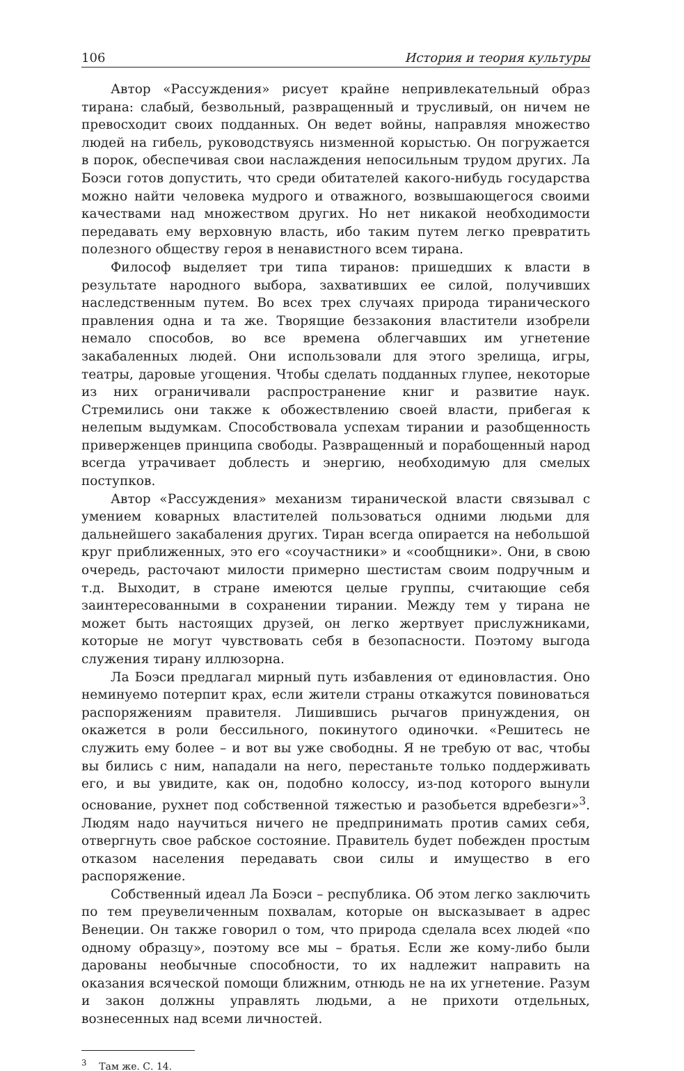106 История и теория культуры
Автор «Рассуждения» рисует крайне непривлекательный образ тирана: слабый, безвольный, развращенный и трусливый, он ничем не превосходит своих подданных. Он ведет войны, направляя множество людей на гибель, руководствуясь низменной корыстью. Он погружается в порок, обеспечивая свои наслаждения непосильным трудом других. Ла Боэси готов допустить, что среди обитателей какого-нибудь государства можно найти человека мудрого и отважного, возвышающегося своими качествами над множеством других. Но нет никакой необходимости передавать ему верховную власть, ибо таким путем легко превратить полезного обществу героя в ненавистного всем тирана.
Философ выделяет три типа тиранов: пришедших к власти в результате народного выбора, захвативших ее силой, получивших наследственным путем. Во всех трех случаях природа тиранического правления одна и та же. Творящие беззакония властители изобрели немало способов, во все времена облегчавших им угнетение закабаленных людей. Они использовали для этого зрелища, игры, театры, даровые угощения. Чтобы сделать подданных глупее, некоторые из них ограничивали распространение книг и развитие наук. Стремились они также к обожествлению своей власти, прибегая к нелепым выдумкам. Способствовала успехам тирании и разобщенность приверженцев принципа свободы. Развращенный и порабощенный народ всегда утрачивает доблесть и энергию, необходимую для смелых поступков.
Автор «Рассуждения» механизм тиранической власти связывал с умением коварных властителей пользоваться одними людьми для дальнейшего закабаления других. Тиран всегда опирается на небольшой круг приближенных, это его «соучастники» и «сообщники». Они, в свою очередь, расточают милости примерно шестистам своим подручным и т.д. Выходит, в стране имеются целые группы, считающие себя заинтересованными в сохранении тирании. Между тем у тирана не может быть настоящих друзей, он легко жертвует прислужниками, которые не могут чувствовать себя в безопасности. Поэтому выгода служения тирану иллюзорна.
Ла Боэси предлагал мирный путь избавления от единовластия. Оно неминуемо потерпит крах, если жители страны откажутся повиноваться распоряжениям правителя. Лишившись рычагов принуждения, он окажется в роли бессильного, покинутого одиночки. «Решитесь не служить ему более – и вот вы уже свободны. Я не требую от вас, чтобы вы бились с ним, нападали на него, перестаньте только поддерживать его, и вы увидите, как он, подобно колоссу, из-под которого вынули основание, рухнет под собственной тяжестью и разобьется вдребезги»<sup>3</sup>. Людям надо научиться ничего не предпринимать против самих себя, отвергнуть свое рабское состояние. Правитель будет побежден простым отказом населения передавать свои силы и имущество в его распоряжение.
Собственный идеал Ла Боэси – республика. Об этом легко заключить по тем преувеличенным похвалам, которые он высказывает в адрес Венеции. Он также говорил о том, что природа сделала всех людей «по одному образцу», поэтому все мы – братья. Если же кому-либо были дарованы необычные способности, то их надлежит направить на оказания всяческой помощи ближним, отнюдь не на их угнетение. Разум и закон должны управлять людьми, а не прихоти отдельных, вознесенных над всеми личностей.
<sup>3</sup> Там же. С. 14.